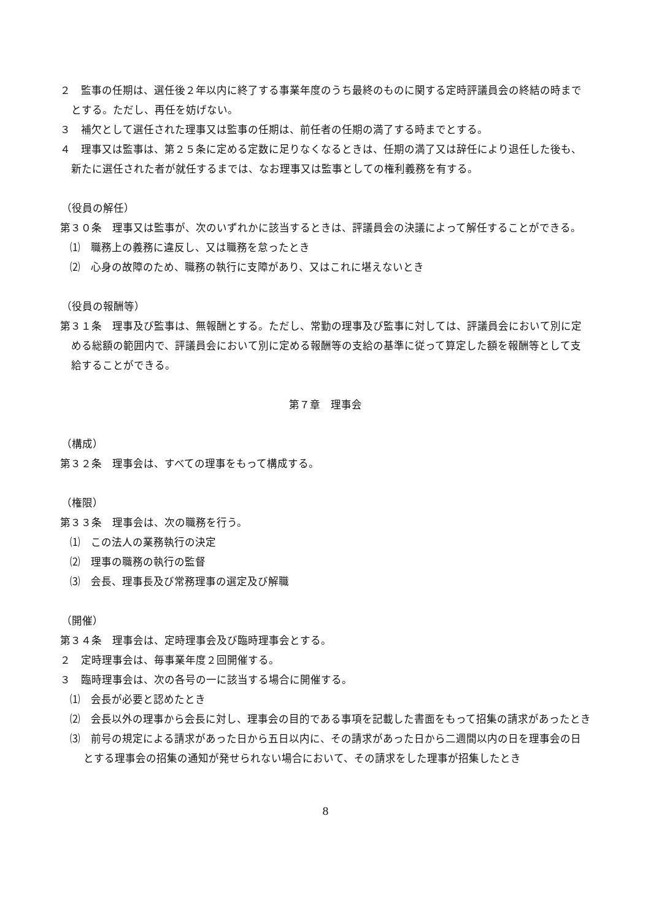２　監事の任期は、選任後２年以内に終了する事業年度のうち最終のものに関する定時評議員会の終結の時までとする。ただし、再任を妨げない。
３　補欠として選任された理事又は監事の任期は、前任者の任期の満了する時までとする。
４　理事又は監事は、第２５条に定める定数に足りなくなるときは、任期の満了又は辞任により退任した後も、新たに選任された者が就任するまでは、なお理事又は監事としての権利義務を有する。
（役員の解任）
第３０条　理事又は監事が、次のいずれかに該当するときは、評議員会の決議によって解任することができる。
⑴　職務上の義務に違反し、又は職務を怠ったとき
⑵　心身の故障のため、職務の執行に支障があり、又はこれに堪えないとき
（役員の報酬等）
第３１条　理事及び監事は、無報酬とする。ただし、常勤の理事及び監事に対しては、評議員会において別に定める総額の範囲内で、評議員会において別に定める報酬等の支給の基準に従って算定した額を報酬等として支給することができる。
第７章　理事会
（構成）
第３２条　理事会は、すべての理事をもって構成する。
（権限）
第３３条　理事会は、次の職務を行う。
⑴　この法人の業務執行の決定
⑵　理事の職務の執行の監督
⑶　会長、理事長及び常務理事の選定及び解職
（開催）
第３４条　理事会は、定時理事会及び臨時理事会とする。
２　定時理事会は、毎事業年度２回開催する。
３　臨時理事会は、次の各号の一に該当する場合に開催する。
⑴　会長が必要と認めたとき
⑵　会長以外の理事から会長に対し、理事会の目的である事項を記載した書面をもって招集の請求があったとき
⑶　前号の規定による請求があった日から五日以内に、その請求があった日から二週間以内の日を理事会の日とする理事会の招集の通知が発せられない場合において、その請求をした理事が招集したとき
8